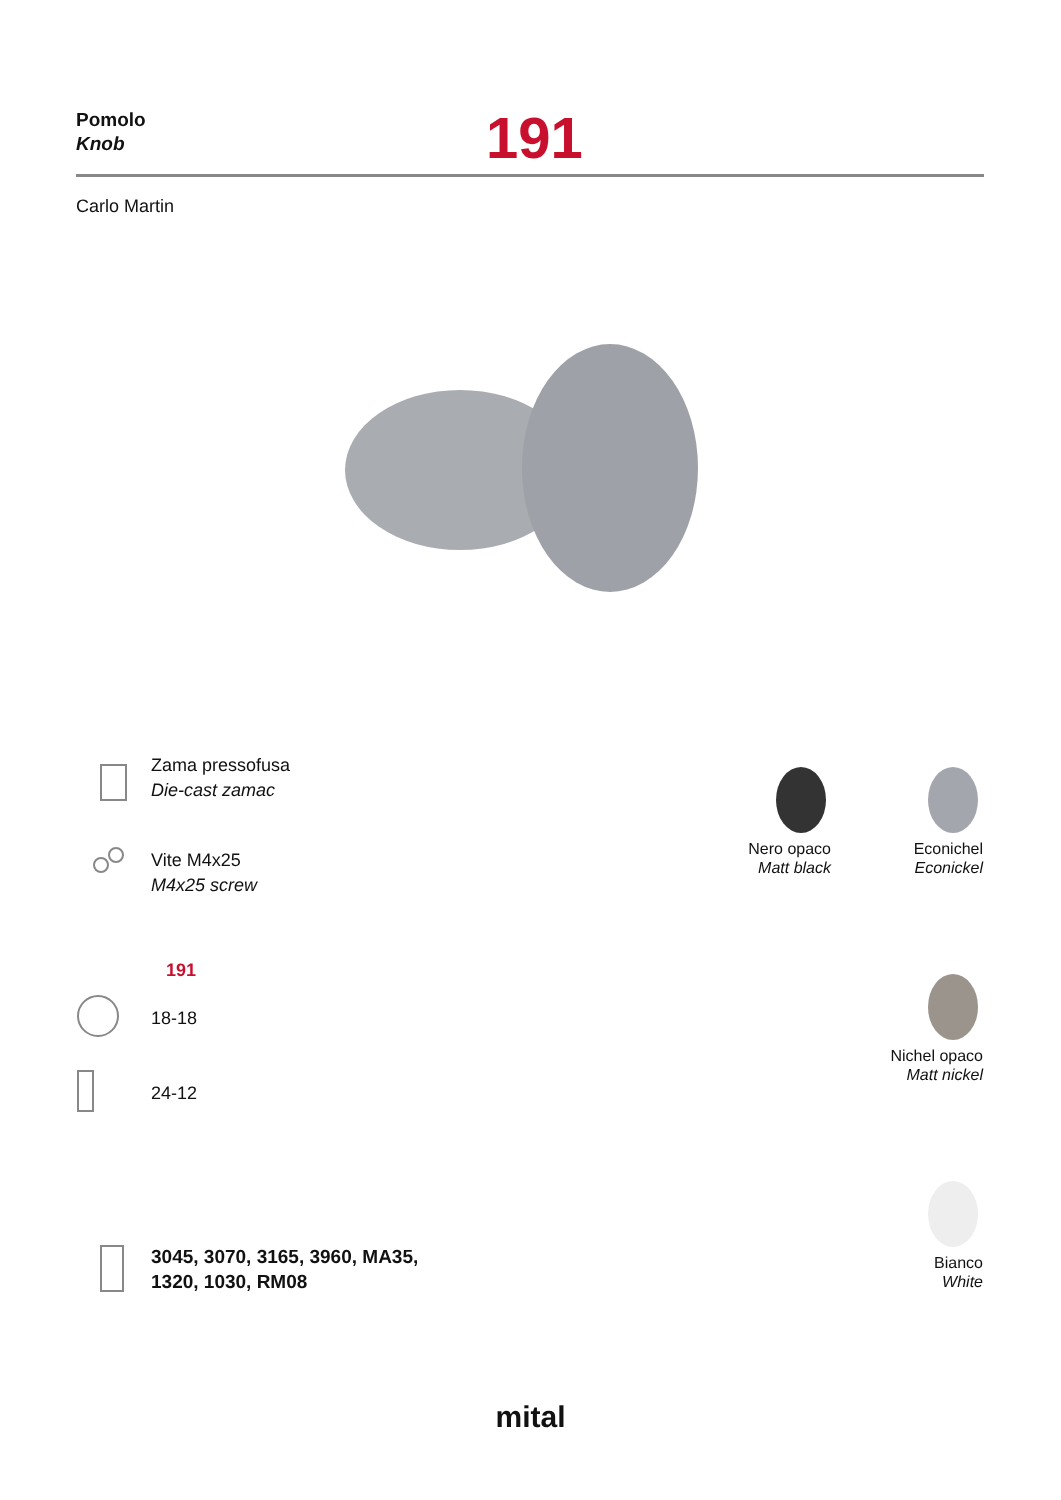Pomolo
Knob
191
Carlo Martin
Zama pressofusa
Die-cast zamac
Vite M4x25
M4x25 screw
191
18-18
24-12
3045, 3070, 3165, 3960, MA35,
1320, 1030, RM08
Nero opaco
Matt black
Econichel
Econickel
Nichel opaco
Matt nickel
Bianco
White
mital